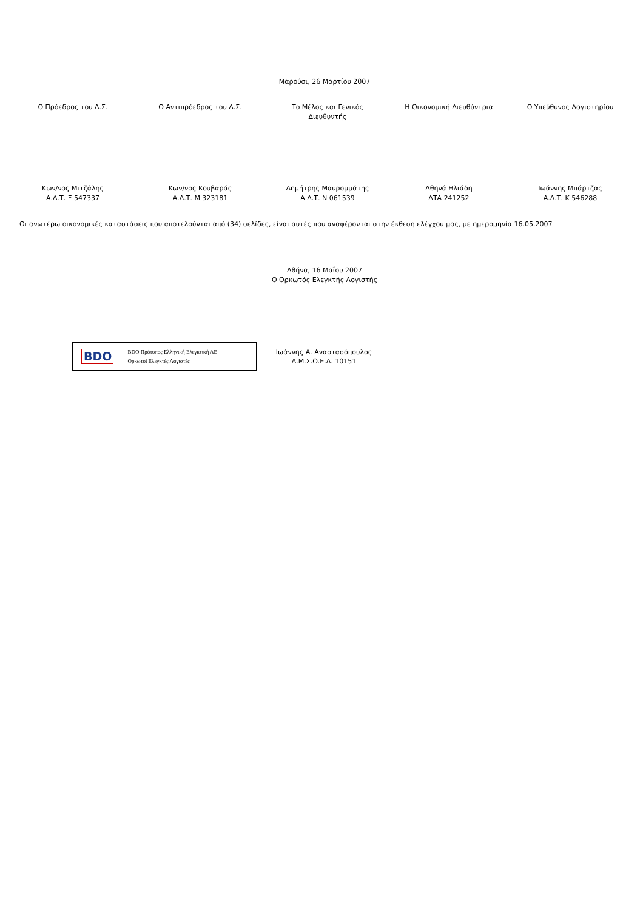Μαρούσι, 26 Μαρτίου 2007
Ο Πρόεδρος του Δ.Σ. Ο Αντιπρόεδρος του Δ.Σ. Το Μέλος και Γενικός
Διευθυντής
Η Οικονομική Διευθύντρια Ο Υπεύθυνος Λογιστηρίου
Κων/νος Μιτζάλης
Α.Δ.Τ. Ξ 547337
Κων/νος Κουβαράς
Α.Δ.Τ. Μ 323181
Δημήτρης Μαυρομμάτης
Α.Δ.Τ. Ν 061539
Αθηνά Ηλιάδη
ΔΤΑ 241252
Ιωάννης Μπάρτζας
Α.Δ.Τ. Κ 546288
Οι ανωτέρω οικονομικές καταστάσεις που αποτελούνται από (34) σελίδες, είναι αυτές που αναφέρονται στην έκθεση ελέγχου μας, με ημερομηνία 16.05.2007
Αθήνα, 16 Μαΐου 2007
Ο Ορκωτός Ελεγκτής Λογιστής
BDO BDO Πρότυπος Ελληνική Ελεγκτική ΑΕ
Ορκωτοί Ελεγκτές Λογιστές
Ιωάννης Α. Αναστασόπουλος
Α.Μ.Σ.Ο.Ε.Λ. 10151